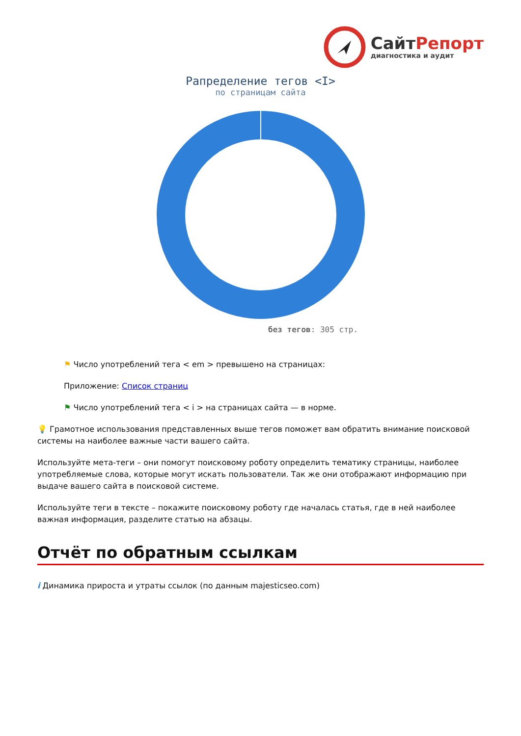СайтРепорт
диагностика и аудит
Рапределение тегов <I>
по страницам сайта
без тегов: 305 стр.
⚑ Число употреблений тега < em > превышено на страницах:
Приложение: Список страниц
⚑ Число употреблений тега < i > на страницах сайта — в норме.
💡 Грамотное использования представленных выше тегов поможет вам обратить внимание поисковой системы на наиболее важные части вашего сайта.
Используйте мета-теги – они помогут поисковому роботу определить тематику страницы, наиболее употребляемые слова, которые могут искать пользователи. Так же они отображают информацию при выдаче вашего сайта в поисковой системе.
Используйте теги в тексте – покажите поисковому роботу где началась статья, где в ней наиболее важная информация, разделите статью на абзацы.
Отчёт по обратным ссылкам
i Динамика прироста и утраты ссылок (по данным majesticseo.com)